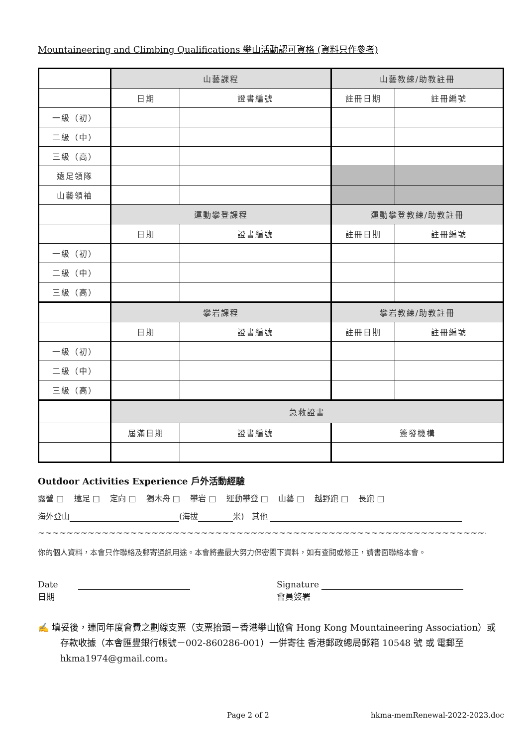Mountaineering and Climbing Qualifications 攀山活動認可資格 (資料只作參考)
| | 山藝課程 | | 山藝教練/助教註冊 | |
| | 日期 | 證書編號 | 註冊日期 | 註冊編號 |
| 一級（初） | | | | |
| 二級（中） | | | | |
| 三級（高） | | | | |
| 遠足領隊 | | | | |
| 山藝領袖 | | | | |
| | 運動攀登課程 | | 運動攀登教練/助教註冊 | |
| | 日期 | 證書編號 | 註冊日期 | 註冊編號 |
| 一級（初） | | | | |
| 二級（中） | | | | |
| 三級（高） | | | | |
| | 攀岩課程 | | 攀岩教練/助教註冊 | |
| | 日期 | 證書編號 | 註冊日期 | 註冊編號 |
| 一級（初） | | | | |
| 二級（中） | | | | |
| 三級（高） | | | | |
| | 急救證書 | | | |
| | 屆滿日期 | 證書編號 | 簽發機構 | |
Outdoor Activities Experience 戶外活動經驗
露營 □ 遠足 □ 定向 □ 獨木舟 □ 攀岩 □ 運動攀登 □ 山藝 □ 越野跑 □ 長跑 □
海外登山 (海拔 米) 其他
~~~~~~~~~~~~~~~~~~~~~~~~~~~~~~~~~~~~~~~~~~~~~~~~~~~~~~~~~~~~~~~~~~~~~~~~~~~~~~~~~~~~~~~~~~~~~~~~~~~~
你的個人資料，本會只作聯絡及郵寄通訊用途。本會將盡最大努力保密閣下資料，如有查閱或修正，請書面聯絡本會。
Date
日期
Signature
會員簽署
✍ 填妥後，連同年度會費之劃線支票（支票抬頭－香港攀山協會 Hong Kong Mountaineering Association）或存款收據（本會匯豐銀行帳號－002-860286-001）一併寄往 香港郵政總局郵箱 10548 號 或 電郵至 hkma1974@gmail.com。
Page 2 of 2 hkma-memRenewal-2022-2023.doc